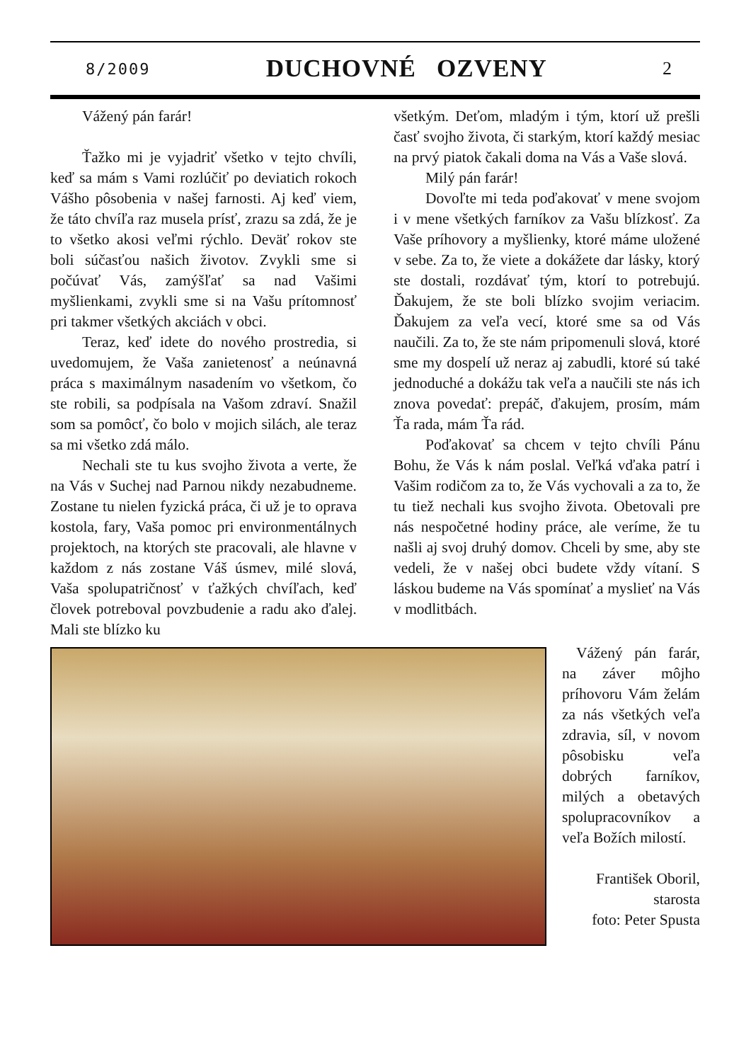8/2009 DUCHOVNÉ OZVENY 2
Vážený pán farár!
Ťažko mi je vyjadriť všetko v tejto chvíli, keď sa mám s Vami rozlúčiť po deviatich rokoch Vášho pôsobenia v našej farnosti. Aj keď viem, že táto chvíľa raz musela prísť, zrazu sa zdá, že je to všetko akosi veľmi rýchlo. Deväť rokov ste boli súčasťou našich životov. Zvykli sme si počúvať Vás, zamýšľať sa nad Vašimi myšlienkami, zvykli sme si na Vašu prítomnosť pri takmer všetkých akciách v obci.
Teraz, keď idete do nového prostredia, si uvedomujem, že Vaša zanietenosť a neúnavná práca s maximálnym nasadením vo všetkom, čo ste robili, sa podpísala na Vašom zdraví. Snažil som sa pomôcť, čo bolo v mojich silách, ale teraz sa mi všetko zdá málo.
Nechali ste tu kus svojho života a verte, že na Vás v Suchej nad Parnou nikdy nezabudneme. Zostane tu nielen fyzická práca, či už je to oprava kostola, fary, Vaša pomoc pri environmentálnych projektoch, na ktorých ste pracovali, ale hlavne v každom z nás zostane Váš úsmev, milé slová, Vaša spolupatričnosť v ťažkých chvíľach, keď človek potreboval povzbudenie a radu ako ďalej. Mali ste blízko ku
všetkým. Deťom, mladým i tým, ktorí už prešli časť svojho života, či starkým, ktorí každý mesiac na prvý piatok čakali doma na Vás a Vaše slová.
Milý pán farár!
Dovoľte mi teda poďakovať v mene svojom i v mene všetkých farníkov za Vašu blízkosť. Za Vaše príhovory a myšlienky, ktoré máme uložené v sebe. Za to, že viete a dokážete dar lásky, ktorý ste dostali, rozdávať tým, ktorí to potrebujú. Ďakujem, že ste boli blízko svojim veriacim. Ďakujem za veľa vecí, ktoré sme sa od Vás naučili. Za to, že ste nám pripomenuli slová, ktoré sme my dospelí už neraz aj zabudli, ktoré sú také jednoduché a dokážu tak veľa a naučili ste nás ich znova povedať: prepáč, ďakujem, prosím, mám Ťa rada, mám Ťa rád.
Poďakovať sa chcem v tejto chvíli Pánu Bohu, že Vás k nám poslal. Veľká vďaka patrí i Vašim rodičom za to, že Vás vychovali a za to, že tu tiež nechali kus svojho života. Obetovali pre nás nespočetné hodiny práce, ale veríme, že tu našli aj svoj druhý domov. Chceli by sme, aby ste vedeli, že v našej obci budete vždy vítaní. S láskou budeme na Vás spomínať a myslieť na Vás v modlitbách.
Vážený pán farár, na záver môjho príhovoru Vám želám za nás všetkých veľa zdravia, síl, v novom pôsobisku veľa dobrých farníkov, milých a obetavých spolupracovníkov a veľa Božích milostí.
František Oboril,
starosta
foto: Peter Spusta